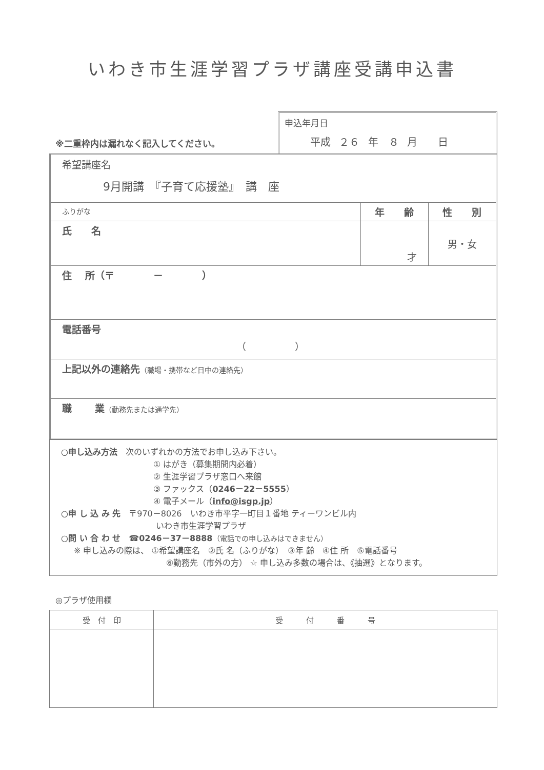いわき市生涯学習プラザ講座受講申込書
※二重枠内は漏れなく記入してください。
申込年月日
平成 ２６ 年　８ 月　　日
| 希望講座名 9月開講 『子育て応援塾』 講 座 | | |
| ふりがな | 年 齢 | 性 別 |
| 氏 名 | 才 | 男・女 |
| 住 所（〒 － ） | | |
| 電話番号 （ ） | | |
| 上記以外の連絡先 （職場・携帯など日中の連絡先） | | |
| 職 業 （勤務先または通学先） | | |
○申し込み方法　次のいずれかの方法でお申し込み下さい。
① はがき（募集期間内必着）
② 生涯学習プラザ窓口へ来館
③ ファックス（0246－22－5555）
④ 電子メール（info@isgp.jp）
○申 し 込 み 先　〒970－8026　いわき市平字一町目１番地 ティーワンビル内
いわき市生涯学習プラザ
○問 い 合 わ せ　☎0246－37－8888（電話での申し込みはできません）
※ 申し込みの際は、 ①希望講座名　②氏 名（ふりがな）　③年 齢　④住 所　⑤電話番号
⑥勤務先（市外の方） ☆ 申し込み多数の場合は、《抽選》となります。
◎プラザ使用欄
| 受 付 印 | 受 付 番 号 |
| --- | --- |